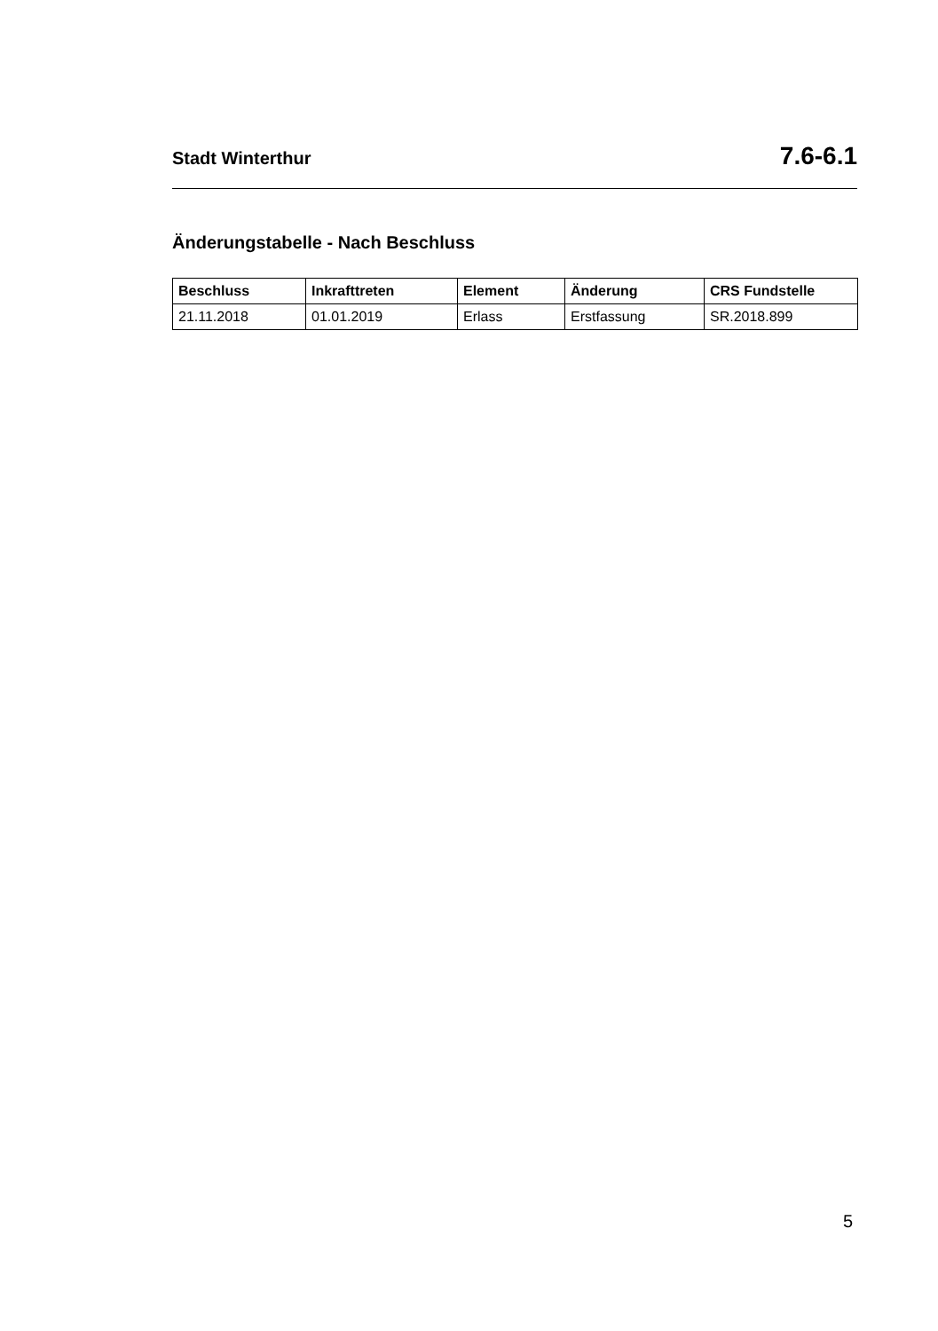Stadt Winterthur 7.6-6.1
Änderungstabelle - Nach Beschluss
| Beschluss | Inkrafttreten | Element | Änderung | CRS Fundstelle |
| --- | --- | --- | --- | --- |
| 21.11.2018 | 01.01.2019 | Erlass | Erstfassung | SR.2018.899 |
5